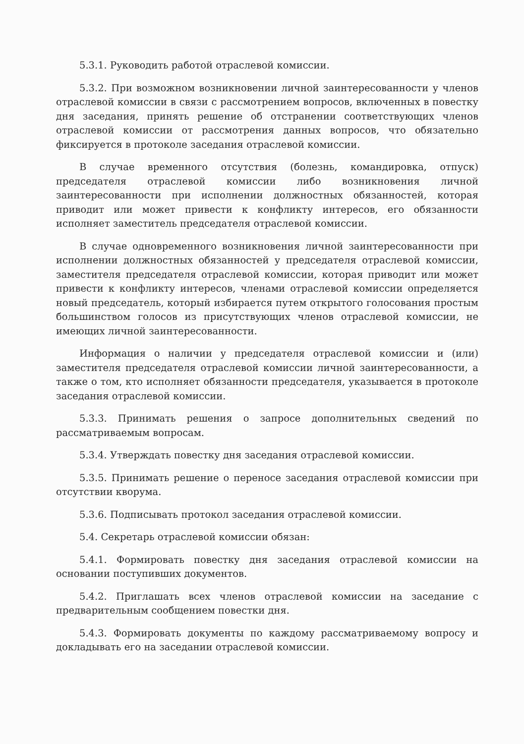5.3.1. Руководить работой отраслевой комиссии.
5.3.2. При возможном возникновении личной заинтересованности у членов отраслевой комиссии в связи с рассмотрением вопросов, включенных в повестку дня заседания, принять решение об отстранении соответствующих членов отраслевой комиссии от рассмотрения данных вопросов, что обязательно фиксируется в протоколе заседания отраслевой комиссии.
В случае временного отсутствия (болезнь, командировка, отпуск) председателя отраслевой комиссии либо возникновения личной заинтересованности при исполнении должностных обязанностей, которая приводит или может привести к конфликту интересов, его обязанности исполняет заместитель председателя отраслевой комиссии.
В случае одновременного возникновения личной заинтересованности при исполнении должностных обязанностей у председателя отраслевой комиссии, заместителя председателя отраслевой комиссии, которая приводит или может привести к конфликту интересов, членами отраслевой комиссии определяется новый председатель, который избирается путем открытого голосования простым большинством голосов из присутствующих членов отраслевой комиссии, не имеющих личной заинтересованности.
Информация о наличии у председателя отраслевой комиссии и (или) заместителя председателя отраслевой комиссии личной заинтересованности, а также о том, кто исполняет обязанности председателя, указывается в протоколе заседания отраслевой комиссии.
5.3.3. Принимать решения о запросе дополнительных сведений по рассматриваемым вопросам.
5.3.4. Утверждать повестку дня заседания отраслевой комиссии.
5.3.5. Принимать решение о переносе заседания отраслевой комиссии при отсутствии кворума.
5.3.6. Подписывать протокол заседания отраслевой комиссии.
5.4. Секретарь отраслевой комиссии обязан:
5.4.1. Формировать повестку дня заседания отраслевой комиссии на основании поступивших документов.
5.4.2. Приглашать всех членов отраслевой комиссии на заседание с предварительным сообщением повестки дня.
5.4.3. Формировать документы по каждому рассматриваемому вопросу и докладывать его на заседании отраслевой комиссии.